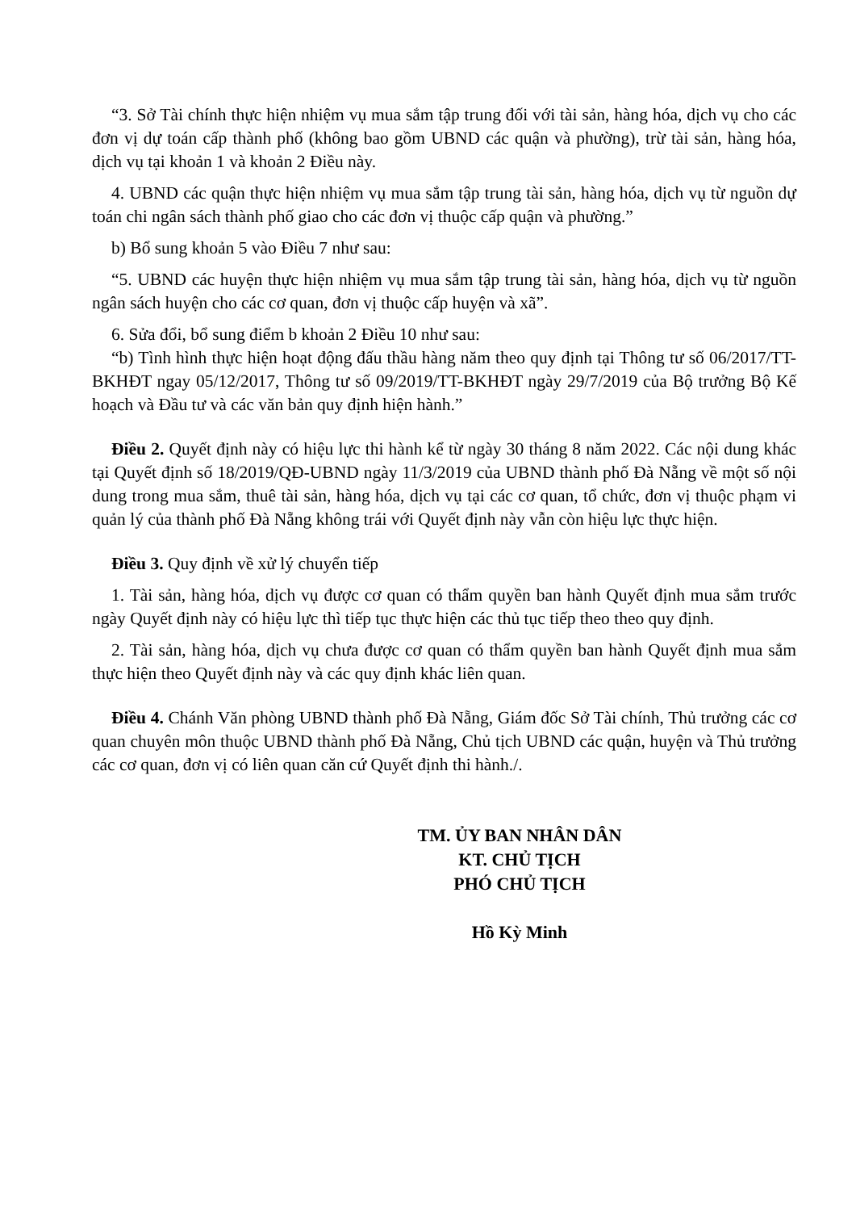“3. Sở Tài chính thực hiện nhiệm vụ mua sắm tập trung đối với tài sản, hàng hóa, dịch vụ cho các đơn vị dự toán cấp thành phố (không bao gồm UBND các quận và phường), trừ tài sản, hàng hóa, dịch vụ tại khoản 1 và khoản 2 Điều này.
4. UBND các quận thực hiện nhiệm vụ mua sắm tập trung tài sản, hàng hóa, dịch vụ từ nguồn dự toán chi ngân sách thành phố giao cho các đơn vị thuộc cấp quận và phường.”
b) Bổ sung khoản 5 vào Điều 7 như sau:
“5. UBND các huyện thực hiện nhiệm vụ mua sắm tập trung tài sản, hàng hóa, dịch vụ từ nguồn ngân sách huyện cho các cơ quan, đơn vị thuộc cấp huyện và xã”.
6. Sửa đổi, bổ sung điểm b khoản 2 Điều 10 như sau:
“b) Tình hình thực hiện hoạt động đấu thầu hàng năm theo quy định tại Thông tư số 06/2017/TT-BKHĐT ngay 05/12/2017, Thông tư số 09/2019/TT-BKHĐT ngày 29/7/2019 của Bộ trưởng Bộ Kế hoạch và Đầu tư và các văn bản quy định hiện hành.”
Điều 2. Quyết định này có hiệu lực thi hành kể từ ngày 30 tháng 8 năm 2022. Các nội dung khác tại Quyết định số 18/2019/QĐ-UBND ngày 11/3/2019 của UBND thành phố Đà Nẵng về một số nội dung trong mua sắm, thuê tài sản, hàng hóa, dịch vụ tại các cơ quan, tổ chức, đơn vị thuộc phạm vi quản lý của thành phố Đà Nẵng không trái với Quyết định này vẫn còn hiệu lực thực hiện.
Điều 3. Quy định về xử lý chuyển tiếp
1. Tài sản, hàng hóa, dịch vụ được cơ quan có thẩm quyền ban hành Quyết định mua sắm trước ngày Quyết định này có hiệu lực thì tiếp tục thực hiện các thủ tục tiếp theo theo quy định.
2. Tài sản, hàng hóa, dịch vụ chưa được cơ quan có thẩm quyền ban hành Quyết định mua sắm thực hiện theo Quyết định này và các quy định khác liên quan.
Điều 4. Chánh Văn phòng UBND thành phố Đà Nẵng, Giám đốc Sở Tài chính, Thủ trưởng các cơ quan chuyên môn thuộc UBND thành phố Đà Nẵng, Chủ tịch UBND các quận, huyện và Thủ trưởng các cơ quan, đơn vị có liên quan căn cứ Quyết định thi hành./.
TM. ỦY BAN NHÂN DÂN
KT. CHỦ TỊCH
PHÓ CHỦ TỊCH
Hồ Kỳ Minh